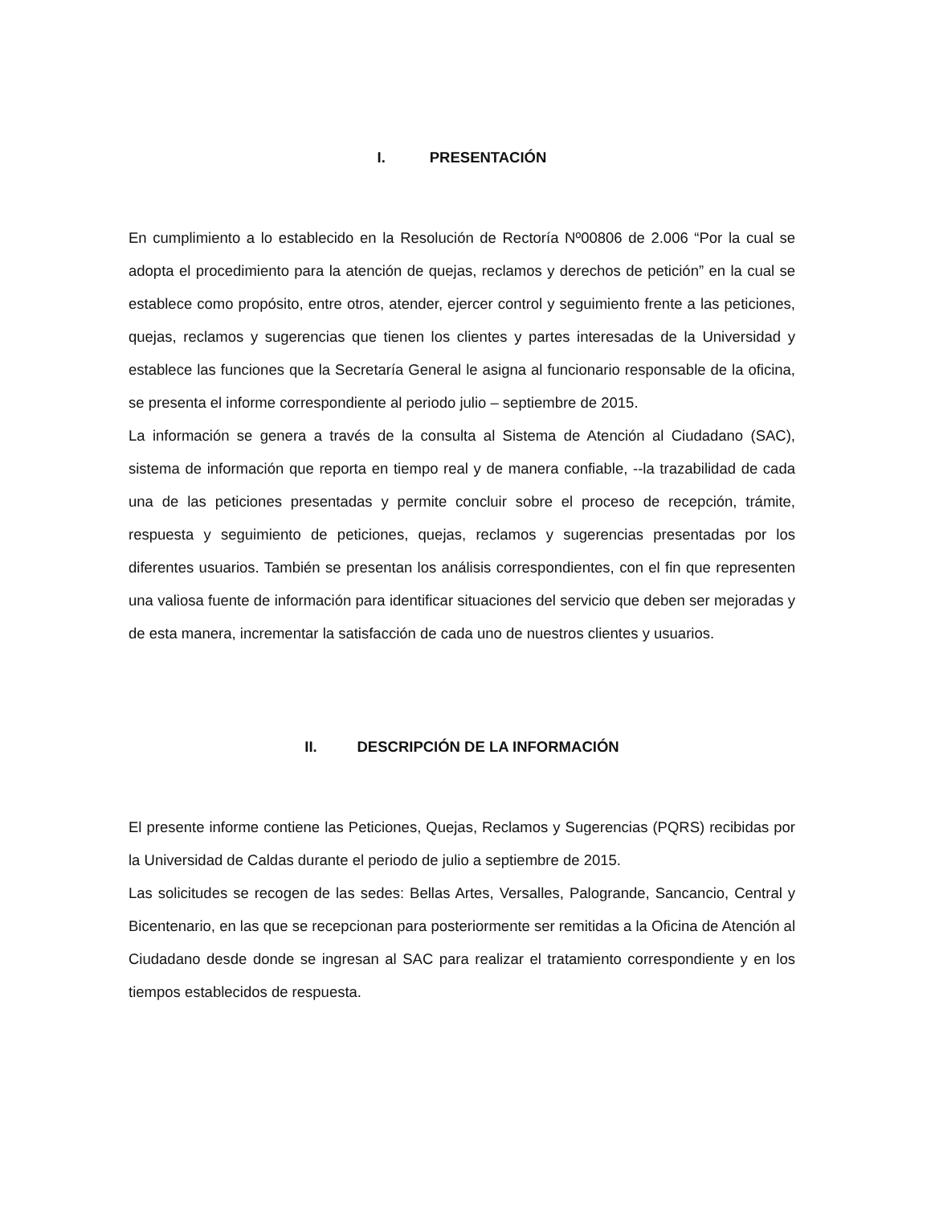I. PRESENTACIÓN
En cumplimiento a lo establecido en la Resolución de Rectoría Nº00806 de 2.006 “Por la cual se adopta el procedimiento para la atención de quejas, reclamos y derechos de petición” en la cual se establece como propósito, entre otros, atender, ejercer control y seguimiento frente a las peticiones, quejas, reclamos y sugerencias que tienen los clientes y partes interesadas de la Universidad y establece las funciones que la Secretaría General le asigna al funcionario responsable de la oficina, se presenta el informe correspondiente al periodo julio – septiembre de 2015.
La información se genera a través de la consulta al Sistema de Atención al Ciudadano (SAC), sistema de información que reporta en tiempo real y de manera confiable, --la trazabilidad de cada una de las peticiones presentadas y permite concluir sobre el proceso de recepción, trámite, respuesta y seguimiento de peticiones, quejas, reclamos y sugerencias presentadas por los diferentes usuarios. También se presentan los análisis correspondientes, con el fin que representen una valiosa fuente de información para identificar situaciones del servicio que deben ser mejoradas y de esta manera, incrementar la satisfacción de cada uno de nuestros clientes y usuarios.
II. DESCRIPCIÓN DE LA INFORMACIÓN
El presente informe contiene las Peticiones, Quejas, Reclamos y Sugerencias (PQRS) recibidas por la Universidad de Caldas durante el periodo de julio a septiembre de 2015.
Las solicitudes se recogen de las sedes: Bellas Artes, Versalles, Palogrande, Sancancio, Central y Bicentenario, en las que se recepcionan para posteriormente ser remitidas a la Oficina de Atención al Ciudadano desde donde se ingresan al SAC para realizar el tratamiento correspondiente y en los tiempos establecidos de respuesta.